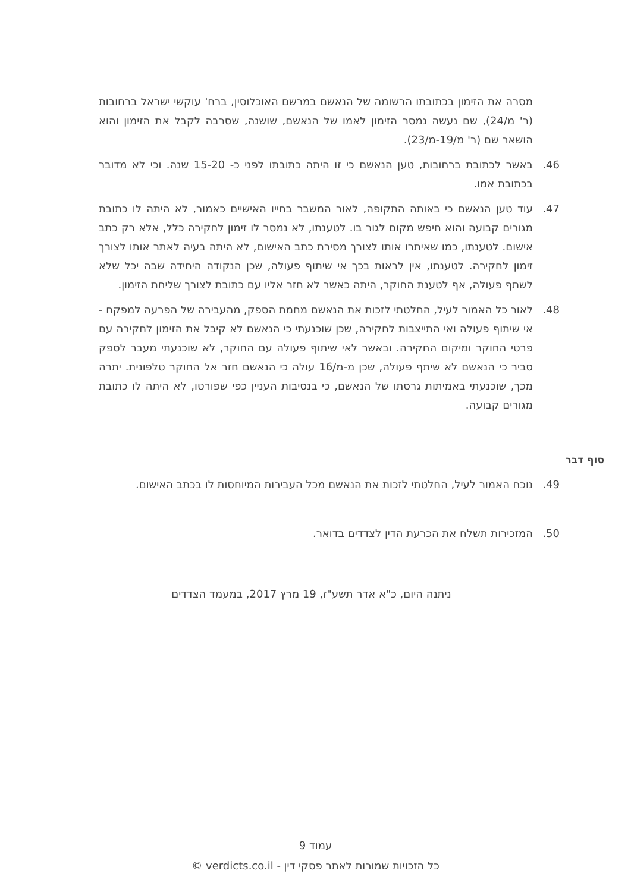מסרה את הזימון בכתובתו הרשומה של הנאשם במרשם האוכלוסין, ברח' עוקשי ישראל ברחובות (ר' מ/24), שם נעשה נמסר הזימון לאמו של הנאשם, שושנה, שסרבה לקבל את הזימון והוא הושאר שם (ר' מ/19-מ/23).
46. באשר לכתובת ברחובות, טען הנאשם כי זו היתה כתובתו לפני כ- 15-20 שנה. וכי לא מדובר בכתובת אמו.
47. עוד טען הנאשם כי באותה התקופה, לאור המשבר בחייו האישיים כאמור, לא היתה לו כתובת מגורים קבועה והוא חיפש מקום לגור בו. לטענתו, לא נמסר לו זימון לחקירה כלל, אלא רק כתב אישום. לטענתו, כמו שאיתרו אותו לצורך מסירת כתב האישום, לא היתה בעיה לאתר אותו לצורך זימון לחקירה. לטענתו, אין לראות בכך אי שיתוף פעולה, שכן הנקודה היחידה שבה יכל שלא לשתף פעולה, אף לטענת החוקר, היתה כאשר לא חזר אליו עם כתובת לצורך שליחת הזימון.
48. לאור כל האמור לעיל, החלטתי לזכות את הנאשם מחמת הספק, מהעבירה של הפרעה למפקח - אי שיתוף פעולה ואי התייצבות לחקירה, שכן שוכנעתי כי הנאשם לא קיבל את הזימון לחקירה עם פרטי החוקר ומיקום החקירה. ובאשר לאי שיתוף פעולה עם החוקר, לא שוכנעתי מעבר לספק סביר כי הנאשם לא שיתף פעולה, שכן מ-מ/16 עולה כי הנאשם חזר אל החוקר טלפונית. יתרה מכך, שוכנעתי באמיתות גרסתו של הנאשם, כי בנסיבות העניין כפי שפורטו, לא היתה לו כתובת מגורים קבועה.
סוף דבר
49. נוכח האמור לעיל, החלטתי לזכות את הנאשם מכל העבירות המיוחסות לו בכתב האישום.
50. המזכירות תשלח את הכרעת הדין לצדדים בדואר.
ניתנה היום, כ"א אדר תשע"ז, 19 מרץ 2017, במעמד הצדדים
עמוד 9
כל הזכויות שמורות לאתר פסקי דין - verdicts.co.il ©